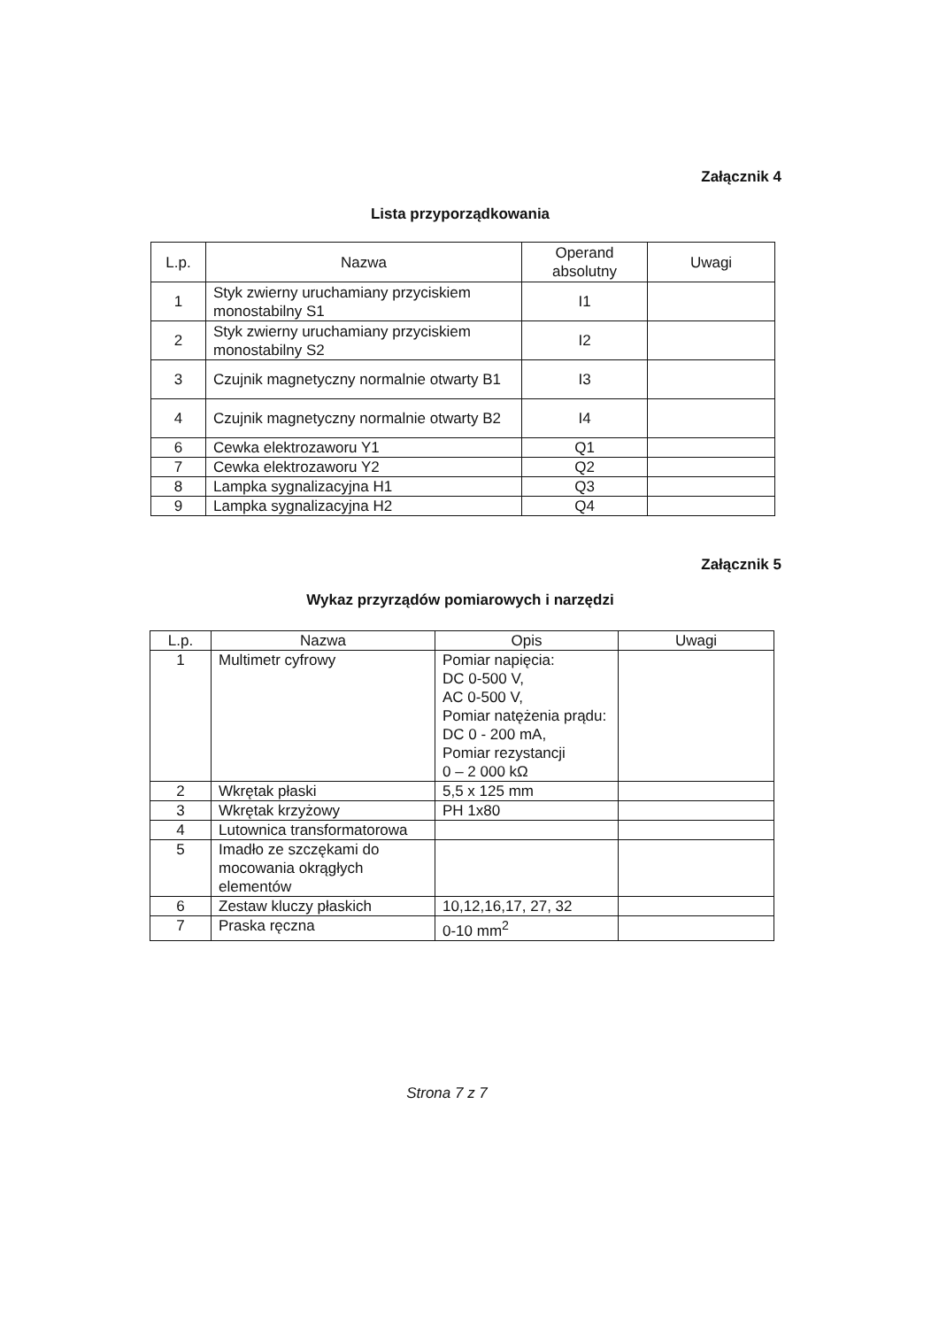Załącznik 4
Lista przyporządkowania
| L.p. | Nazwa | Operand absolutny | Uwagi |
| --- | --- | --- | --- |
| 1 | Styk zwierny uruchamiany przyciskiem monostabilny S1 | I1 | |
| 2 | Styk zwierny uruchamiany przyciskiem monostabilny S2 | I2 | |
| 3 | Czujnik magnetyczny normalnie otwarty B1 | I3 | |
| 4 | Czujnik magnetyczny normalnie otwarty B2 | I4 | |
| 6 | Cewka elektrozaworu Y1 | Q1 | |
| 7 | Cewka elektrozaworu Y2 | Q2 | |
| 8 | Lampka sygnalizacyjna H1 | Q3 | |
| 9 | Lampka sygnalizacyjna H2 | Q4 | |
Załącznik 5
Wykaz przyrządów pomiarowych i narzędzi
| L.p. | Nazwa | Opis | Uwagi |
| --- | --- | --- | --- |
| 1 | Multimetr cyfrowy | Pomiar napięcia: DC 0-500 V, AC 0-500 V, Pomiar natężenia prądu: DC 0 - 200 mA, Pomiar rezystancji 0 – 2 000 kΩ | |
| 2 | Wkrętak płaski | 5,5 x 125 mm | |
| 3 | Wkrętak krzyżowy | PH 1x80 | |
| 4 | Lutownica transformatorowa | | |
| 5 | Imadło ze szczękami do mocowania okrągłych elementów | | |
| 6 | Zestaw kluczy płaskich | 10,12,16,17, 27, 32 | |
| 7 | Praska ręczna | 0-10 mm<sup>2</sup> | |
Strona 7 z 7